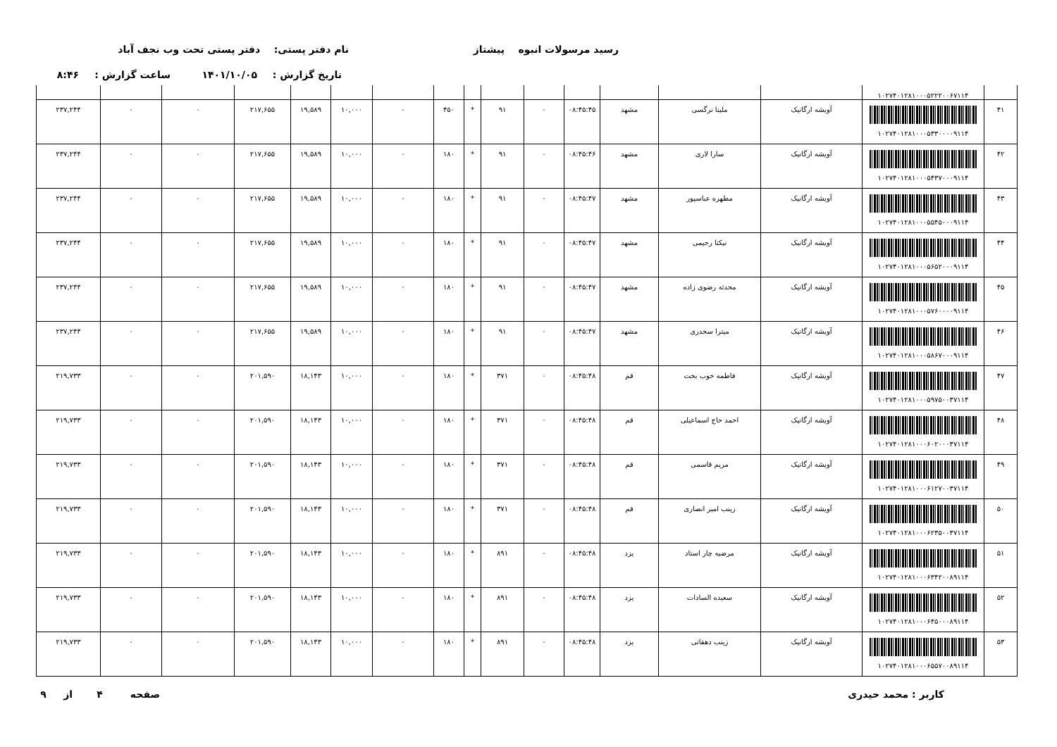رسید مرسولات انبوه پیشتاز نام دفتر پستی: دفتر پستی تحت وب نجف آباد
تاریخ گزارش : ۱۴۰۱/۱۰/۰۵ ساعت گزارش : ۸:۴۶
| | ۱۰۲۷۴۰۱۲۸۱۰۰۰۵۲۲۲۰۰۶۷۱۱۴ | | | | | | | | | | | | | | | |
| ۴۱ | ۱۰۲۷۴۰۱۲۸۱۰۰۰۵۳۳۰۰۰۰۹۱۱۴ | آویشه ارگانیک | ملینا نرگسی | مشهد | ۰۸:۴۵:۴۵ | ۰ | ۹۱ | * | ۴۵۰ | ۰ | ۱۰,۰۰۰ | ۱۹,۵۸۹ | ۲۱۷,۶۵۵ | ۰ | ۰ | ۲۳۷,۲۴۴ |
| ۴۲ | ۱۰۲۷۴۰۱۲۸۱۰۰۰۵۴۳۷۰۰۰۹۱۱۴ | آویشه ارگانیک | سارا لاری | مشهد | ۰۸:۴۵:۴۶ | ۰ | ۹۱ | * | ۱۸۰ | ۰ | ۱۰,۰۰۰ | ۱۹,۵۸۹ | ۲۱۷,۶۵۵ | ۰ | ۰ | ۲۳۷,۲۴۴ |
| ۴۳ | ۱۰۲۷۴۰۱۲۸۱۰۰۰۵۵۴۵۰۰۰۹۱۱۴ | آویشه ارگانیک | مطهره عباسپور | مشهد | ۰۸:۴۵:۴۷ | ۰ | ۹۱ | * | ۱۸۰ | ۰ | ۱۰,۰۰۰ | ۱۹,۵۸۹ | ۲۱۷,۶۵۵ | ۰ | ۰ | ۲۳۷,۲۴۴ |
| ۴۴ | ۱۰۲۷۴۰۱۲۸۱۰۰۰۵۶۵۲۰۰۰۹۱۱۴ | آویشه ارگانیک | نیکتا رحیمی | مشهد | ۰۸:۴۵:۴۷ | ۰ | ۹۱ | * | ۱۸۰ | ۰ | ۱۰,۰۰۰ | ۱۹,۵۸۹ | ۲۱۷,۶۵۵ | ۰ | ۰ | ۲۳۷,۲۴۴ |
| ۴۵ | ۱۰۲۷۴۰۱۲۸۱۰۰۰۵۷۶۰۰۰۰۹۱۱۴ | آویشه ارگانیک | محدثه رضوی زاده | مشهد | ۰۸:۴۵:۴۷ | ۰ | ۹۱ | * | ۱۸۰ | ۰ | ۱۰,۰۰۰ | ۱۹,۵۸۹ | ۲۱۷,۶۵۵ | ۰ | ۰ | ۲۳۷,۲۴۴ |
| ۴۶ | ۱۰۲۷۴۰۱۲۸۱۰۰۰۵۸۶۷۰۰۰۹۱۱۴ | آویشه ارگانیک | میترا سخدری | مشهد | ۰۸:۴۵:۴۷ | ۰ | ۹۱ | * | ۱۸۰ | ۰ | ۱۰,۰۰۰ | ۱۹,۵۸۹ | ۲۱۷,۶۵۵ | ۰ | ۰ | ۲۳۷,۲۴۴ |
| ۴۷ | ۱۰۲۷۴۰۱۲۸۱۰۰۰۵۹۷۵۰۰۳۷۱۱۴ | آویشه ارگانیک | فاطمه خوب بخت | قم | ۰۸:۴۵:۴۸ | ۰ | ۳۷۱ | * | ۱۸۰ | ۰ | ۱۰,۰۰۰ | ۱۸,۱۴۳ | ۲۰۱,۵۹۰ | ۰ | ۰ | ۲۱۹,۷۳۳ |
| ۴۸ | ۱۰۲۷۴۰۱۲۸۱۰۰۰۶۰۲۰۰۰۳۷۱۱۴ | آویشه ارگانیک | احمد حاج اسماعیلی | قم | ۰۸:۴۵:۴۸ | ۰ | ۳۷۱ | * | ۱۸۰ | ۰ | ۱۰,۰۰۰ | ۱۸,۱۴۳ | ۲۰۱,۵۹۰ | ۰ | ۰ | ۲۱۹,۷۳۳ |
| ۴۹ | ۱۰۲۷۴۰۱۲۸۱۰۰۰۶۱۲۷۰۰۳۷۱۱۴ | آویشه ارگانیک | مریم قاسمی | قم | ۰۸:۴۵:۴۸ | ۰ | ۳۷۱ | * | ۱۸۰ | ۰ | ۱۰,۰۰۰ | ۱۸,۱۴۳ | ۲۰۱,۵۹۰ | ۰ | ۰ | ۲۱۹,۷۳۳ |
| ۵۰ | ۱۰۲۷۴۰۱۲۸۱۰۰۰۶۲۳۵۰۰۳۷۱۱۴ | آویشه ارگانیک | زینب امیر انصاری | قم | ۰۸:۴۵:۴۸ | ۰ | ۳۷۱ | * | ۱۸۰ | ۰ | ۱۰,۰۰۰ | ۱۸,۱۴۳ | ۲۰۱,۵۹۰ | ۰ | ۰ | ۲۱۹,۷۳۳ |
| ۵۱ | ۱۰۲۷۴۰۱۲۸۱۰۰۰۶۳۴۲۰۰۸۹۱۱۴ | آویشه ارگانیک | مرضیه چار استاد | یزد | ۰۸:۴۵:۴۸ | ۰ | ۸۹۱ | * | ۱۸۰ | ۰ | ۱۰,۰۰۰ | ۱۸,۱۴۳ | ۲۰۱,۵۹۰ | ۰ | ۰ | ۲۱۹,۷۳۳ |
| ۵۲ | ۱۰۲۷۴۰۱۲۸۱۰۰۰۶۴۵۰۰۰۸۹۱۱۴ | آویشه ارگانیک | سعیده السادات | یزد | ۰۸:۴۵:۴۸ | ۰ | ۸۹۱ | * | ۱۸۰ | ۰ | ۱۰,۰۰۰ | ۱۸,۱۴۳ | ۲۰۱,۵۹۰ | ۰ | ۰ | ۲۱۹,۷۳۳ |
| ۵۳ | ۱۰۲۷۴۰۱۲۸۱۰۰۰۶۵۵۷۰۰۸۹۱۱۴ | آویشه ارگانیک | زینب دهقانی | یزد | ۰۸:۴۵:۴۸ | ۰ | ۸۹۱ | * | ۱۸۰ | ۰ | ۱۰,۰۰۰ | ۱۸,۱۴۳ | ۲۰۱,۵۹۰ | ۰ | ۰ | ۲۱۹,۷۳۳ |
کاربر : محمد حیدری صفحه ۴ از ۹